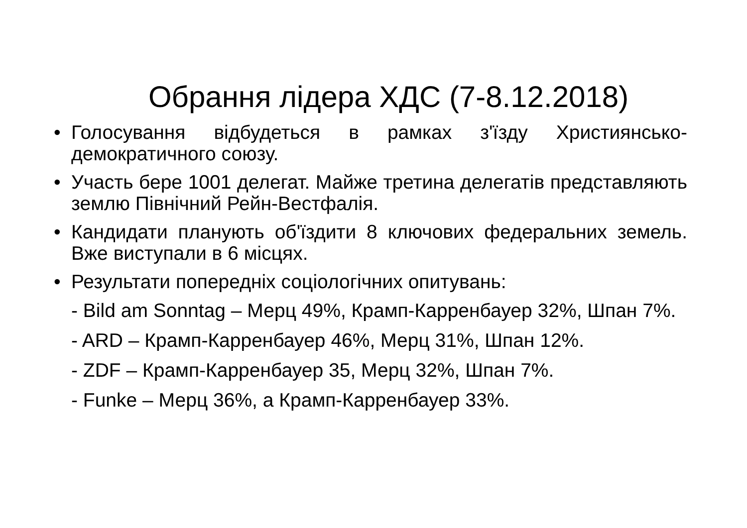Обрання лідера ХДС (7-8.12.2018)
• Голосування відбудеться в рамках з'їзду Християнсько-демократичного союзу.
• Участь бере 1001 делегат. Майже третина делегатів представляють землю Північний Рейн-Вестфалія.
• Кандидати планують об'їздити 8 ключових федеральних земель. Вже виступали в 6 місцях.
• Результати попередніх соціологічних опитувань:
- Bild am Sonntag – Мерц 49%, Крамп-Карренбауер 32%, Шпан 7%.
- ARD – Крамп-Карренбауер 46%, Мерц 31%, Шпан 12%.
- ZDF – Крамп-Карренбауер 35, Мерц 32%, Шпан 7%.
- Funke – Мерц 36%, а Крамп-Карренбауер 33%.